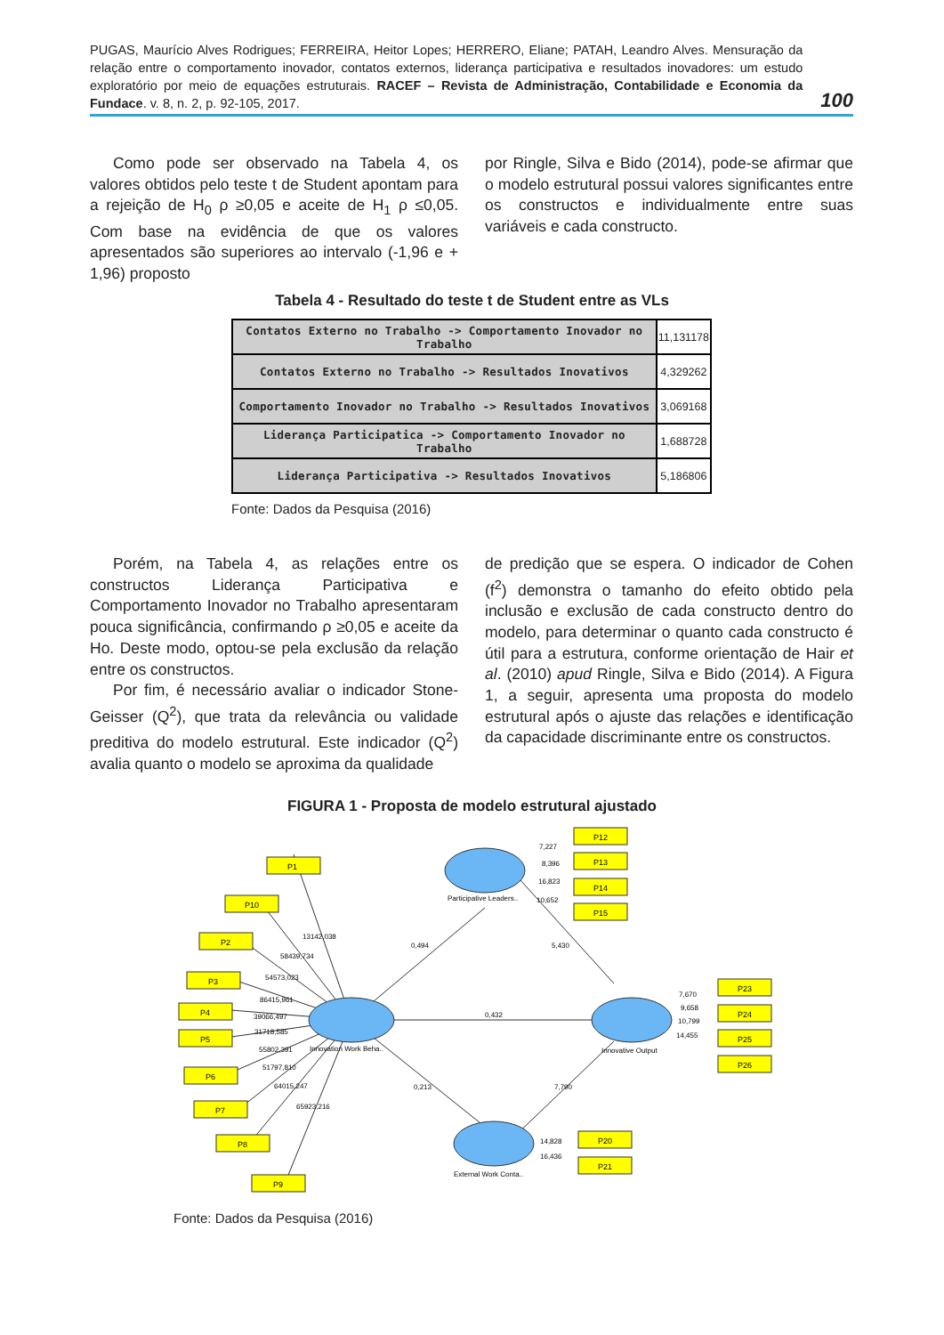PUGAS, Maurício Alves Rodrigues; FERREIRA, Heitor Lopes; HERRERO, Eliane; PATAH, Leandro Alves. Mensuração da relação entre o comportamento inovador, contatos externos, liderança participativa e resultados inovadores: um estudo exploratório por meio de equações estruturais. RACEF – Revista de Administração, Contabilidade e Economia da Fundace. v. 8, n. 2, p. 92-105, 2017.
100
Como pode ser observado na Tabela 4, os valores obtidos pelo teste t de Student apontam para a rejeição de H<sub>0</sub> ρ ≥0,05 e aceite de H<sub>1</sub> ρ ≤0,05. Com base na evidência de que os valores apresentados são superiores ao intervalo (-1,96 e + 1,96) proposto
por Ringle, Silva e Bido (2014), pode-se afirmar que o modelo estrutural possui valores significantes entre os constructos e individualmente entre suas variáveis e cada constructo.
Tabela 4 - Resultado do teste t de Student entre as VLs
| Contatos Externo no Trabalho -> Comportamento Inovador no Trabalho | 11,131178 |
| Contatos Externo no Trabalho -> Resultados Inovativos | 4,329262 |
| Comportamento Inovador no Trabalho -> Resultados Inovativos | 3,069168 |
| Liderança Participatica -> Comportamento Inovador no Trabalho | 1,688728 |
| Liderança Participativa -> Resultados Inovativos | 5,186806 |
Fonte: Dados da Pesquisa (2016)
Porém, na Tabela 4, as relações entre os constructos Liderança Participativa e Comportamento Inovador no Trabalho apresentaram pouca significância, confirmando ρ ≥0,05 e aceite da Ho. Deste modo, optou-se pela exclusão da relação entre os constructos.
Por fim, é necessário avaliar o indicador Stone-Geisser (Q<sup>2</sup>), que trata da relevância ou validade preditiva do modelo estrutural. Este indicador (Q<sup>2</sup>) avalia quanto o modelo se aproxima da qualidade
de predição que se espera. O indicador de Cohen (f<sup>2</sup>) demonstra o tamanho do efeito obtido pela inclusão e exclusão de cada constructo dentro do modelo, para determinar o quanto cada constructo é útil para a estrutura, conforme orientação de Hair et al. (2010) apud Ringle, Silva e Bido (2014). A Figura 1, a seguir, apresenta uma proposta do modelo estrutural após o ajuste das relações e identificação da capacidade discriminante entre os constructos.
FIGURA 1 - Proposta de modelo estrutural ajustado
P12
P13
P14
P15
P1
P10
P2
P3
P4
P5
P6
P7
P8
P9
P23
P24
P25
P26
P20
P21
Participative Leaders..
Innovation Work Beha..
Innovative Output
External Work Conta..
7,227
8,396
16,823
10,652
0,494
5,430
0,432
0,213
7,790
13142,038
58439,734
54573,023
86415,961
39066,497
31718,585
55802,391
51797,810
64015,247
65923,216
7,670
9,658
10,799
14,455
14,828
16,436
Fonte: Dados da Pesquisa (2016)